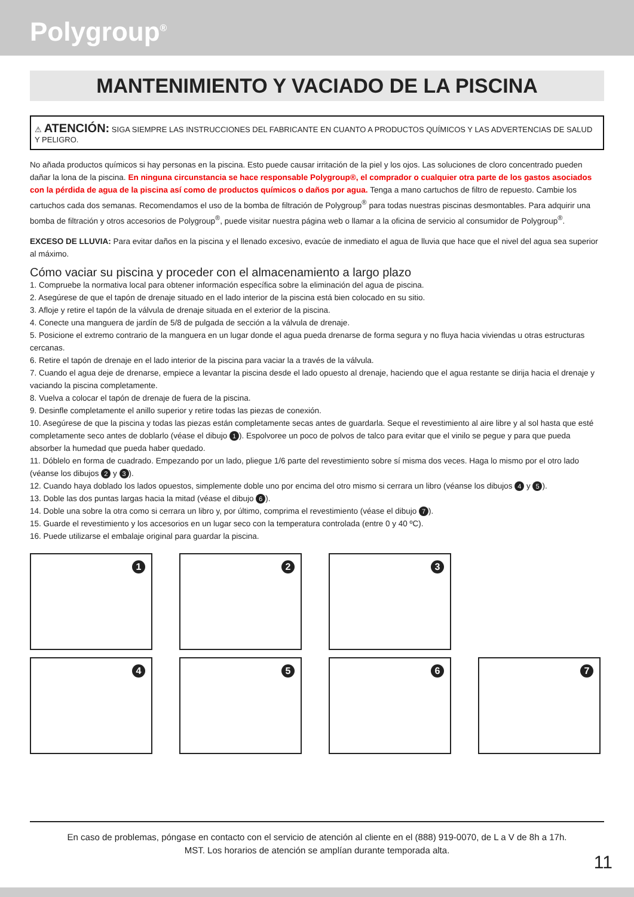Polygroup<sup>®</sup>
MANTENIMIENTO Y VACIADO DE LA PISCINA
⚠ ATENCIÓN: SIGA SIEMPRE LAS INSTRUCCIONES DEL FABRICANTE EN CUANTO A PRODUCTOS QUÍMICOS Y LAS ADVERTENCIAS DE SALUD Y PELIGRO.
No añada productos químicos si hay personas en la piscina. Esto puede causar irritación de la piel y los ojos. Las soluciones de cloro concentrado pueden dañar la lona de la piscina. En ninguna circunstancia se hace responsable Polygroup®, el comprador o cualquier otra parte de los gastos asociados con la pérdida de agua de la piscina así como de productos químicos o daños por agua. Tenga a mano cartuchos de filtro de repuesto. Cambie los cartuchos cada dos semanas. Recomendamos el uso de la bomba de filtración de Polygroup<sup>®</sup> para todas nuestras piscinas desmontables. Para adquirir una bomba de filtración y otros accesorios de Polygroup<sup>®</sup>, puede visitar nuestra página web o llamar a la oficina de servicio al consumidor de Polygroup<sup>®</sup>.
EXCESO DE LLUVIA: Para evitar daños en la piscina y el llenado excesivo, evacúe de inmediato el agua de lluvia que hace que el nivel del agua sea superior al máximo.
Cómo vaciar su piscina y proceder con el almacenamiento a largo plazo
1. Compruebe la normativa local para obtener información específica sobre la eliminación del agua de piscina.
2. Asegúrese de que el tapón de drenaje situado en el lado interior de la piscina está bien colocado en su sitio.
3. Afloje y retire el tapón de la válvula de drenaje situada en el exterior de la piscina.
4. Conecte una manguera de jardín de 5/8 de pulgada de sección a la válvula de drenaje.
5. Posicione el extremo contrario de la manguera en un lugar donde el agua pueda drenarse de forma segura y no fluya hacia viviendas u otras estructuras cercanas.
6. Retire el tapón de drenaje en el lado interior de la piscina para vaciar la a través de la válvula.
7. Cuando el agua deje de drenarse, empiece a levantar la piscina desde el lado opuesto al drenaje, haciendo que el agua restante se dirija hacia el drenaje y vaciando la piscina completamente.
8. Vuelva a colocar el tapón de drenaje de fuera de la piscina.
9. Desinfle completamente el anillo superior y retire todas las piezas de conexión.
10. Asegúrese de que la piscina y todas las piezas están completamente secas antes de guardarla. Seque el revestimiento al aire libre y al sol hasta que esté completamente seco antes de doblarlo (véase el dibujo 1). Espolvoree un poco de polvos de talco para evitar que el vinilo se pegue y para que pueda absorber la humedad que pueda haber quedado.
11. Dóblelo en forma de cuadrado. Empezando por un lado, pliegue 1/6 parte del revestimiento sobre sí misma dos veces. Haga lo mismo por el otro lado (véanse los dibujos 2 y 3).
12. Cuando haya doblado los lados opuestos, simplemente doble uno por encima del otro mismo si cerrara un libro (véanse los dibujos 4 y 5).
13. Doble las dos puntas largas hacia la mitad (véase el dibujo 6).
14. Doble una sobre la otra como si cerrara un libro y, por último, comprima el revestimiento (véase el dibujo 7).
15. Guarde el revestimiento y los accesorios en un lugar seco con la temperatura controlada (entre 0 y 40 ºC).
16. Puede utilizarse el embalaje original para guardar la piscina.
1
2
3
4
5
6
7
En caso de problemas, póngase en contacto con el servicio de atención al cliente en el (888) 919-0070, de L a V de 8h a 17h.
MST. Los horarios de atención se amplían durante temporada alta.
11